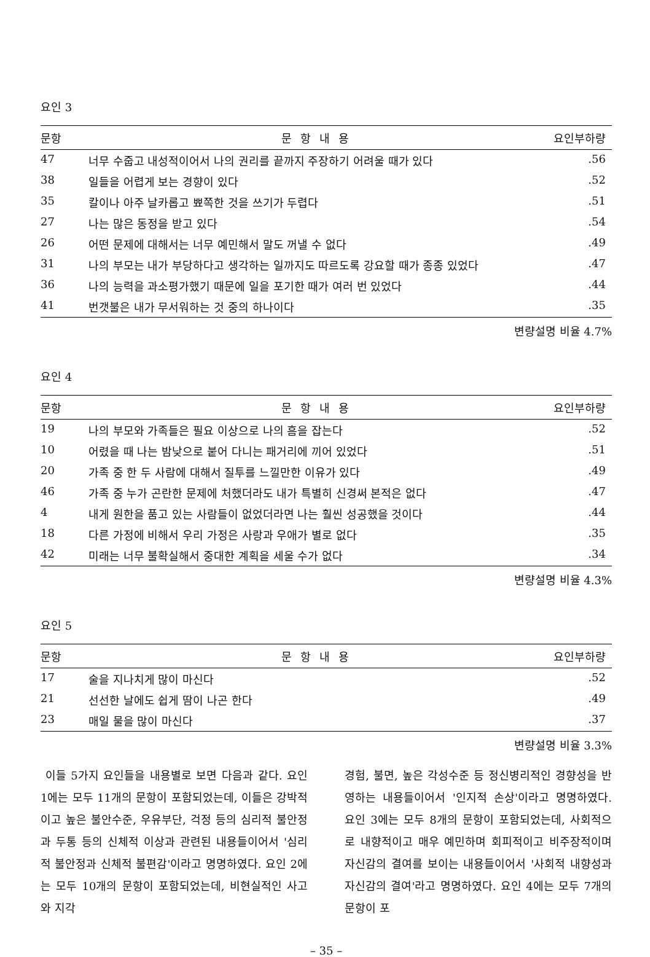요인 3
| 문항 | 문항내용 | 요인부하량 |
| --- | --- | --- |
| 47 | 너무 수줍고 내성적이어서 나의 권리를 끝까지 주장하기 어려울 때가 있다 | .56 |
| 38 | 일들을 어렵게 보는 경향이 있다 | .52 |
| 35 | 칼이나 아주 날카롭고 뾰쪽한 것을 쓰기가 두렵다 | .51 |
| 27 | 나는 많은 동정을 받고 있다 | .54 |
| 26 | 어떤 문제에 대해서는 너무 예민해서 말도 꺼낼 수 없다 | .49 |
| 31 | 나의 부모는 내가 부당하다고 생각하는 일까지도 따르도록 강요할 때가 종종 있었다 | .47 |
| 36 | 나의 능력을 과소평가했기 때문에 일을 포기한 때가 여러 번 있었다 | .44 |
| 41 | 번갯불은 내가 무서워하는 것 중의 하나이다 | .35 |
변량설명 비율 4.7%
요인 4
| 문항 | 문항내용 | 요인부하량 |
| --- | --- | --- |
| 19 | 나의 부모와 가족들은 필요 이상으로 나의 흠을 잡는다 | .52 |
| 10 | 어렸을 때 나는 밤낮으로 붙어 다니는 패거리에 끼어 있었다 | .51 |
| 20 | 가족 중 한 두 사람에 대해서 질투를 느낄만한 이유가 있다 | .49 |
| 46 | 가족 중 누가 곤란한 문제에 처했더라도 내가 특별히 신경써 본적은 없다 | .47 |
| 4 | 내게 원한을 품고 있는 사람들이 없었더라면 나는 훨씬 성공했을 것이다 | .44 |
| 18 | 다른 가정에 비해서 우리 가정은 사랑과 우애가 별로 없다 | .35 |
| 42 | 미래는 너무 불확실해서 중대한 계획을 세울 수가 없다 | .34 |
변량설명 비율 4.3%
요인 5
| 문항 | 문항내용 | 요인부하량 |
| --- | --- | --- |
| 17 | 술을 지나치게 많이 마신다 | .52 |
| 21 | 선선한 날에도 쉽게 땀이 나곤 한다 | .49 |
| 23 | 매일 물을 많이 마신다 | .37 |
변량설명 비율 3.3%
이들 5가지 요인들을 내용별로 보면 다음과 같다. 요인 1에는 모두 11개의 문항이 포함되었는데, 이들은 강박적이고 높은 불안수준, 우유부단, 걱정 등의 심리적 불안정과 두통 등의 신체적 이상과 관련된 내용들이어서 '심리적 불안정과 신체적 불편감'이라고 명명하였다. 요인 2에는 모두 10개의 문항이 포함되었는데, 비현실적인 사고와 지각
경험, 불면, 높은 각성수준 등 정신병리적인 경향성을 반영하는 내용들이어서 '인지적 손상'이라고 명명하였다. 요인 3에는 모두 8개의 문항이 포함되었는데, 사회적으로 내향적이고 매우 예민하며 회피적이고 비주장적이며 자신감의 결여를 보이는 내용들이어서 '사회적 내향성과 자신감의 결여'라고 명명하였다. 요인 4에는 모두 7개의 문항이 포
– 35 –